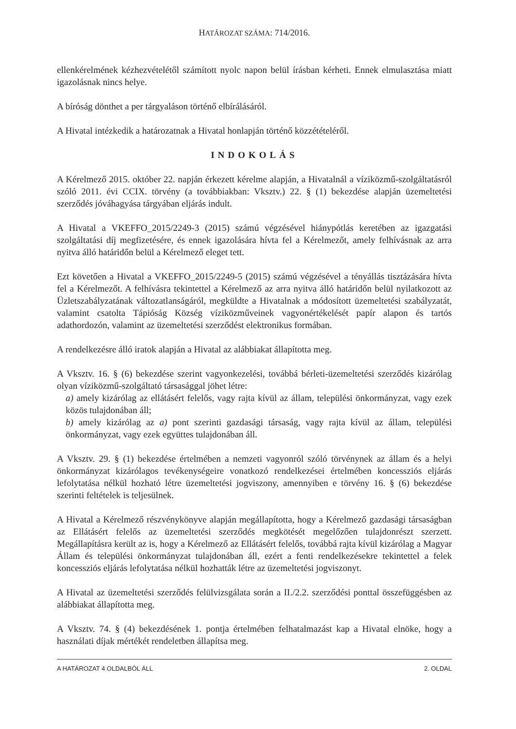HATÁROZAT SZÁMA: 714/2016.
ellenkérelmének kézhezvételétől számított nyolc napon belül írásban kérheti. Ennek elmulasztása miatt igazolásnak nincs helye.
A bíróság dönthet a per tárgyaláson történő elbírálásáról.
A Hivatal intézkedik a határozatnak a Hivatal honlapján történő közzétételéről.
INDOKOLÁS
A Kérelmező 2015. október 22. napján érkezett kérelme alapján, a Hivatalnál a víziközmű-szolgáltatásról szóló 2011. évi CCIX. törvény (a továbbiakban: Vksztv.) 22. § (1) bekezdése alapján üzemeltetési szerződés jóváhagyása tárgyában eljárás indult.
A Hivatal a VKEFFO_2015/2249-3 (2015) számú végzésével hiánypótlás keretében az igazgatási szolgáltatási díj megfizetésére, és ennek igazolására hívta fel a Kérelmezőt, amely felhívásnak az arra nyitva álló határidőn belül a Kérelmező eleget tett.
Ezt követően a Hivatal a VKEFFO_2015/2249-5 (2015) számú végzésével a tényállás tisztázására hívta fel a Kérelmezőt. A felhívásra tekintettel a Kérelmező az arra nyitva álló határidőn belül nyilatkozott az Üzletszabályzatának változatlanságáról, megküldte a Hivatalnak a módosított üzemeltetési szabályzatát, valamint csatolta Tápióság Község víziközműveinek vagyonértékelését papír alapon és tartós adathordozón, valamint az üzemeltetési szerződést elektronikus formában.
A rendelkezésre álló iratok alapján a Hivatal az alábbiakat állapította meg.
A Vksztv. 16. § (6) bekezdése szerint vagyonkezelési, továbbá bérleti-üzemeltetési szerződés kizárólag olyan víziközmű-szolgáltató társasággal jöhet létre:
a) amely kizárólag az ellátásért felelős, vagy rajta kívül az állam, települési önkormányzat, vagy ezek közös tulajdonában áll;
b) amely kizárólag az a) pont szerinti gazdasági társaság, vagy rajta kívül az állam, települési önkormányzat, vagy ezek együttes tulajdonában áll.
A Vksztv. 29. § (1) bekezdése értelmében a nemzeti vagyonról szóló törvénynek az állam és a helyi önkormányzat kizárólagos tevékenységeire vonatkozó rendelkezései értelmében koncessziós eljárás lefolytatása nélkül hozható létre üzemeltetési jogviszony, amennyiben e törvény 16. § (6) bekezdése szerinti feltételek is teljesülnek.
A Hivatal a Kérelmező részvénykönyve alapján megállapította, hogy a Kérelmező gazdasági társaságban az Ellátásért felelős az üzemeltetési szerződés megkötését megelőzően tulajdonrészt szerzett. Megállapításra került az is, hogy a Kérelmező az Ellátásért felelős, továbbá rajta kívül kizárólag a Magyar Állam és települési önkormányzat tulajdonában áll, ezért a fenti rendelkezésekre tekintettel a felek koncessziós eljárás lefolytatása nélkül hozhatták létre az üzemeltetési jogviszonyt.
A Hivatal az üzemeltetési szerződés felülvizsgálata során a II./2.2. szerződési ponttal összefüggésben az alábbiakat állapította meg.
A Vksztv. 74. § (4) bekezdésének 1. pontja értelmében felhatalmazást kap a Hivatal elnöke, hogy a használati díjak mértékét rendeletben állapítsa meg.
A HATÁROZAT 4 OLDALBÓL ÁLL 2. OLDAL